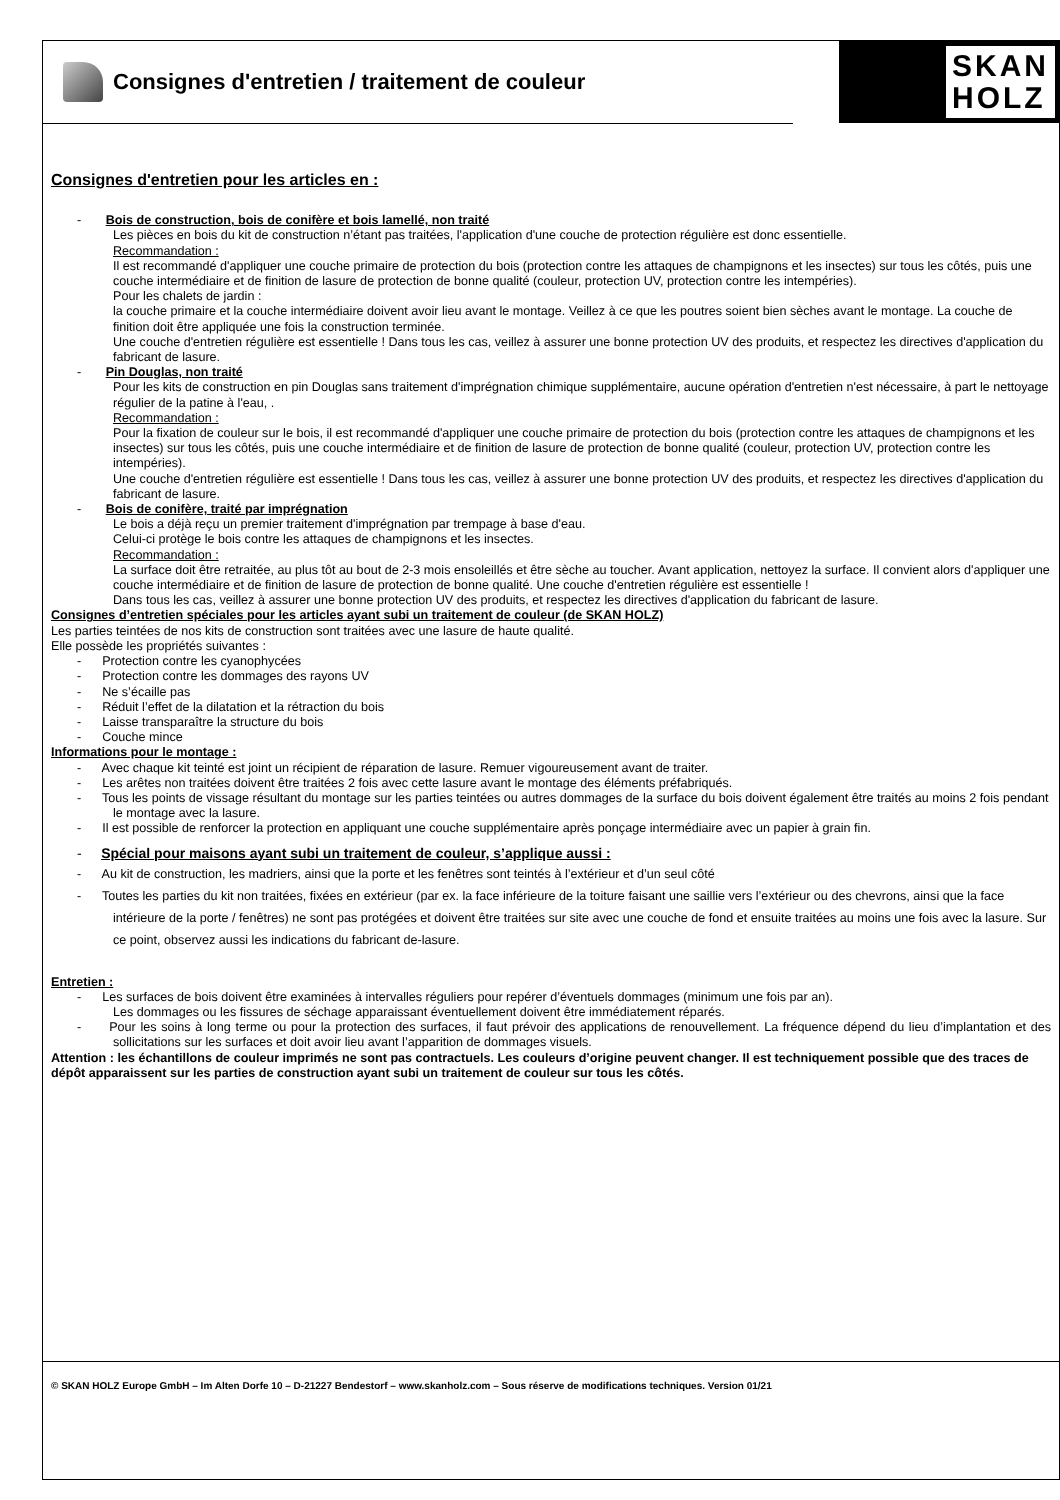Consignes d'entretien / traitement de couleur
SKAN
HOLZ
Consignes d'entretien pour les articles en :
- Bois de construction, bois de conifère et bois lamellé, non traité
Les pièces en bois du kit de construction n’étant pas traitées, l'application d'une couche de protection régulière est donc essentielle.
Recommandation :
Il est recommandé d'appliquer une couche primaire de protection du bois (protection contre les attaques de champignons et les insectes) sur tous les côtés, puis une couche intermédiaire et de finition de lasure de protection de bonne qualité (couleur, protection UV, protection contre les intempéries).
Pour les chalets de jardin :
la couche primaire et la couche intermédiaire doivent avoir lieu avant le montage. Veillez à ce que les poutres soient bien sèches avant le montage. La couche de finition doit être appliquée une fois la construction terminée.
Une couche d'entretien régulière est essentielle ! Dans tous les cas, veillez à assurer une bonne protection UV des produits, et respectez les directives d'application du fabricant de lasure.
- Pin Douglas, non traité
Pour les kits de construction en pin Douglas sans traitement d'imprégnation chimique supplémentaire, aucune opération d'entretien n'est nécessaire, à part le nettoyage régulier de la patine à l'eau, .
Recommandation :
Pour la fixation de couleur sur le bois, il est recommandé d'appliquer une couche primaire de protection du bois (protection contre les attaques de champignons et les insectes) sur tous les côtés, puis une couche intermédiaire et de finition de lasure de protection de bonne qualité (couleur, protection UV, protection contre les intempéries).
Une couche d'entretien régulière est essentielle ! Dans tous les cas, veillez à assurer une bonne protection UV des produits, et respectez les directives d'application du fabricant de lasure.
- Bois de conifère, traité par imprégnation
Le bois a déjà reçu un premier traitement d'imprégnation par trempage à base d'eau.
Celui-ci protège le bois contre les attaques de champignons et les insectes.
Recommandation :
La surface doit être retraitée, au plus tôt au bout de 2-3 mois ensoleillés et être sèche au toucher. Avant application, nettoyez la surface. Il convient alors d'appliquer une couche intermédiaire et de finition de lasure de protection de bonne qualité. Une couche d'entretien régulière est essentielle !
Dans tous les cas, veillez à assurer une bonne protection UV des produits, et respectez les directives d'application du fabricant de lasure.
Consignes d’entretien spéciales pour les articles ayant subi un traitement de couleur (de SKAN HOLZ)
Les parties teintées de nos kits de construction sont traitées avec une lasure de haute qualité.
Elle possède les propriétés suivantes :
- Protection contre les cyanophycées
- Protection contre les dommages des rayons UV
- Ne s’écaille pas
- Réduit l’effet de la dilatation et la rétraction du bois
- Laisse transparaître la structure du bois
- Couche mince
Informations pour le montage :
- Avec chaque kit teinté est joint un récipient de réparation de lasure. Remuer vigoureusement avant de traiter.
- Les arêtes non traitées doivent être traitées 2 fois avec cette lasure avant le montage des éléments préfabriqués.
- Tous les points de vissage résultant du montage sur les parties teintées ou autres dommages de la surface du bois doivent également être traités au moins 2 fois pendant le montage avec la lasure.
- Il est possible de renforcer la protection en appliquant une couche supplémentaire après ponçage intermédiaire avec un papier à grain fin.
- Spécial pour maisons ayant subi un traitement de couleur, s’applique aussi :
- Au kit de construction, les madriers, ainsi que la porte et les fenêtres sont teintés à l’extérieur et d’un seul côté
- Toutes les parties du kit non traitées, fixées en extérieur (par ex. la face inférieure de la toiture faisant une saillie vers l’extérieur ou des chevrons, ainsi que la face intérieure de la porte / fenêtres) ne sont pas protégées et doivent être traitées sur site avec une couche de fond et ensuite traitées au moins une fois avec la lasure. Sur ce point, observez aussi les indications du fabricant de-lasure.
Entretien :
- Les surfaces de bois doivent être examinées à intervalles réguliers pour repérer d’éventuels dommages (minimum une fois par an).
Les dommages ou les fissures de séchage apparaissant éventuellement doivent être immédiatement réparés.
- Pour les soins à long terme ou pour la protection des surfaces, il faut prévoir des applications de renouvellement. La fréquence dépend du lieu d’implantation et des sollicitations sur les surfaces et doit avoir lieu avant l’apparition de dommages visuels.
Attention : les échantillons de couleur imprimés ne sont pas contractuels. Les couleurs d’origine peuvent changer. Il est techniquement possible que des traces de dépôt apparaissent sur les parties de construction ayant subi un traitement de couleur sur tous les côtés.
© SKAN HOLZ Europe GmbH – Im Alten Dorfe 10 – D-21227 Bendestorf – www.skanholz.com – Sous réserve de modifications techniques. Version 01/21